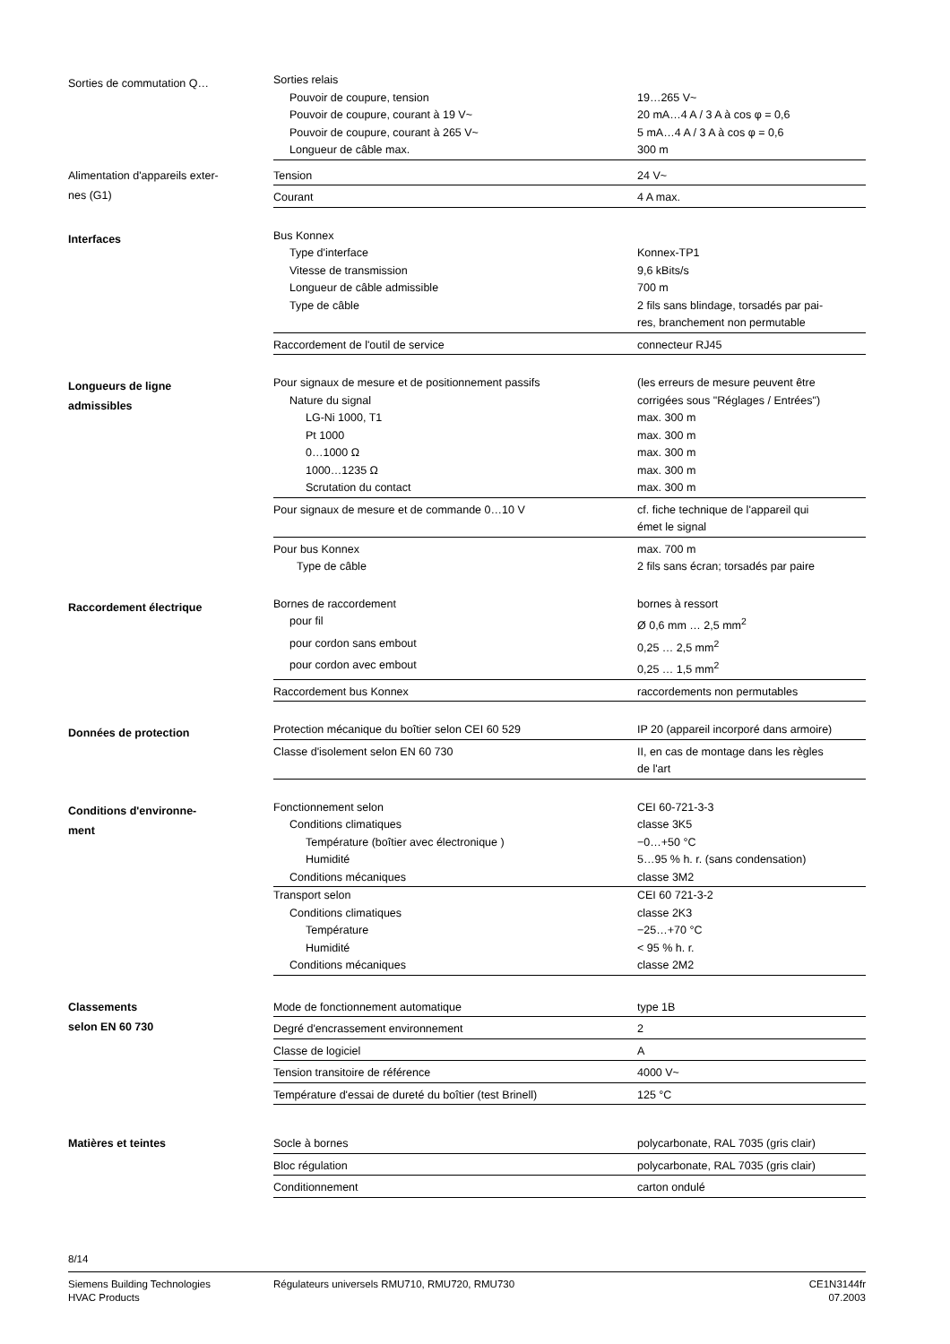Sorties de commutation Q…
| Sorties relais | |
| Pouvoir de coupure, tension | 19…265 V~ |
| Pouvoir de coupure, courant à 19 V~ | 20 mA…4 A / 3 A à cos φ = 0,6 |
| Pouvoir de coupure, courant à 265 V~ | 5 mA…4 A / 3 A à cos φ = 0,6 |
| Longueur de câble max. | 300 m |
Alimentation d'appareils exter-
nes (G1)
| Tension | 24 V~ |
| Courant | 4 A max. |
Interfaces
| Bus Konnex | |
| Type d'interface | Konnex-TP1 |
| Vitesse de transmission | 9,6 kBits/s |
| Longueur de câble admissible | 700 m |
| Type de câble | 2 fils sans blindage, torsadés par pai- res, branchement non permutable |
| Raccordement de l'outil de service | connecteur RJ45 |
Longueurs de ligne
admissibles
| Pour signaux de mesure et de positionnement passifs | (les erreurs de mesure peuvent être |
| Nature du signal | corrigées sous "Réglages / Entrées") |
| LG-Ni 1000, T1 | max. 300 m |
| Pt 1000 | max. 300 m |
| 0…1000 Ω | max. 300 m |
| 1000…1235 Ω | max. 300 m |
| Scrutation du contact | max. 300 m |
| Pour signaux de mesure et de commande 0…10 V | cf. fiche technique de l'appareil qui émet le signal |
| Pour bus Konnex | max. 700 m |
| Type de câble | 2 fils sans écran; torsadés par paire |
Raccordement électrique
| Bornes de raccordement | bornes à ressort |
| pour fil | Ø 0,6 mm … 2,5 mm<sup>2</sup> |
| pour cordon sans embout | 0,25 … 2,5 mm<sup>2</sup> |
| pour cordon avec embout | 0,25 … 1,5 mm<sup>2</sup> |
| Raccordement bus Konnex | raccordements non permutables |
Données de protection
| Protection mécanique du boîtier selon CEI 60 529 | IP 20 (appareil incorporé dans armoire) |
| Classe d'isolement selon EN 60 730 | II, en cas de montage dans les règles de l'art |
Conditions d'environne-
ment
| Fonctionnement selon | CEI 60-721-3-3 |
| Conditions climatiques | classe 3K5 |
| Température (boîtier avec électronique ) | −0…+50 °C |
| Humidité | 5…95 % h. r. (sans condensation) |
| Conditions mécaniques | classe 3M2 |
| Transport selon | CEI 60 721-3-2 |
| Conditions climatiques | classe 2K3 |
| Température | −25…+70 °C |
| Humidité | < 95 % h. r. |
| Conditions mécaniques | classe 2M2 |
Classements
selon EN 60 730
| Mode de fonctionnement automatique | type 1B |
| Degré d'encrassement environnement | 2 |
| Classe de logiciel | A |
| Tension transitoire de référence | 4000 V~ |
| Température d'essai de dureté du boîtier (test Brinell) | 125 °C |
Matières et teintes
| Socle à bornes | polycarbonate, RAL 7035 (gris clair) |
| Bloc régulation | polycarbonate, RAL 7035 (gris clair) |
| Conditionnement | carton ondulé |
8/14
Siemens Building Technologies
HVAC Products
Régulateurs universels RMU710, RMU720, RMU730
CE1N3144fr
07.2003